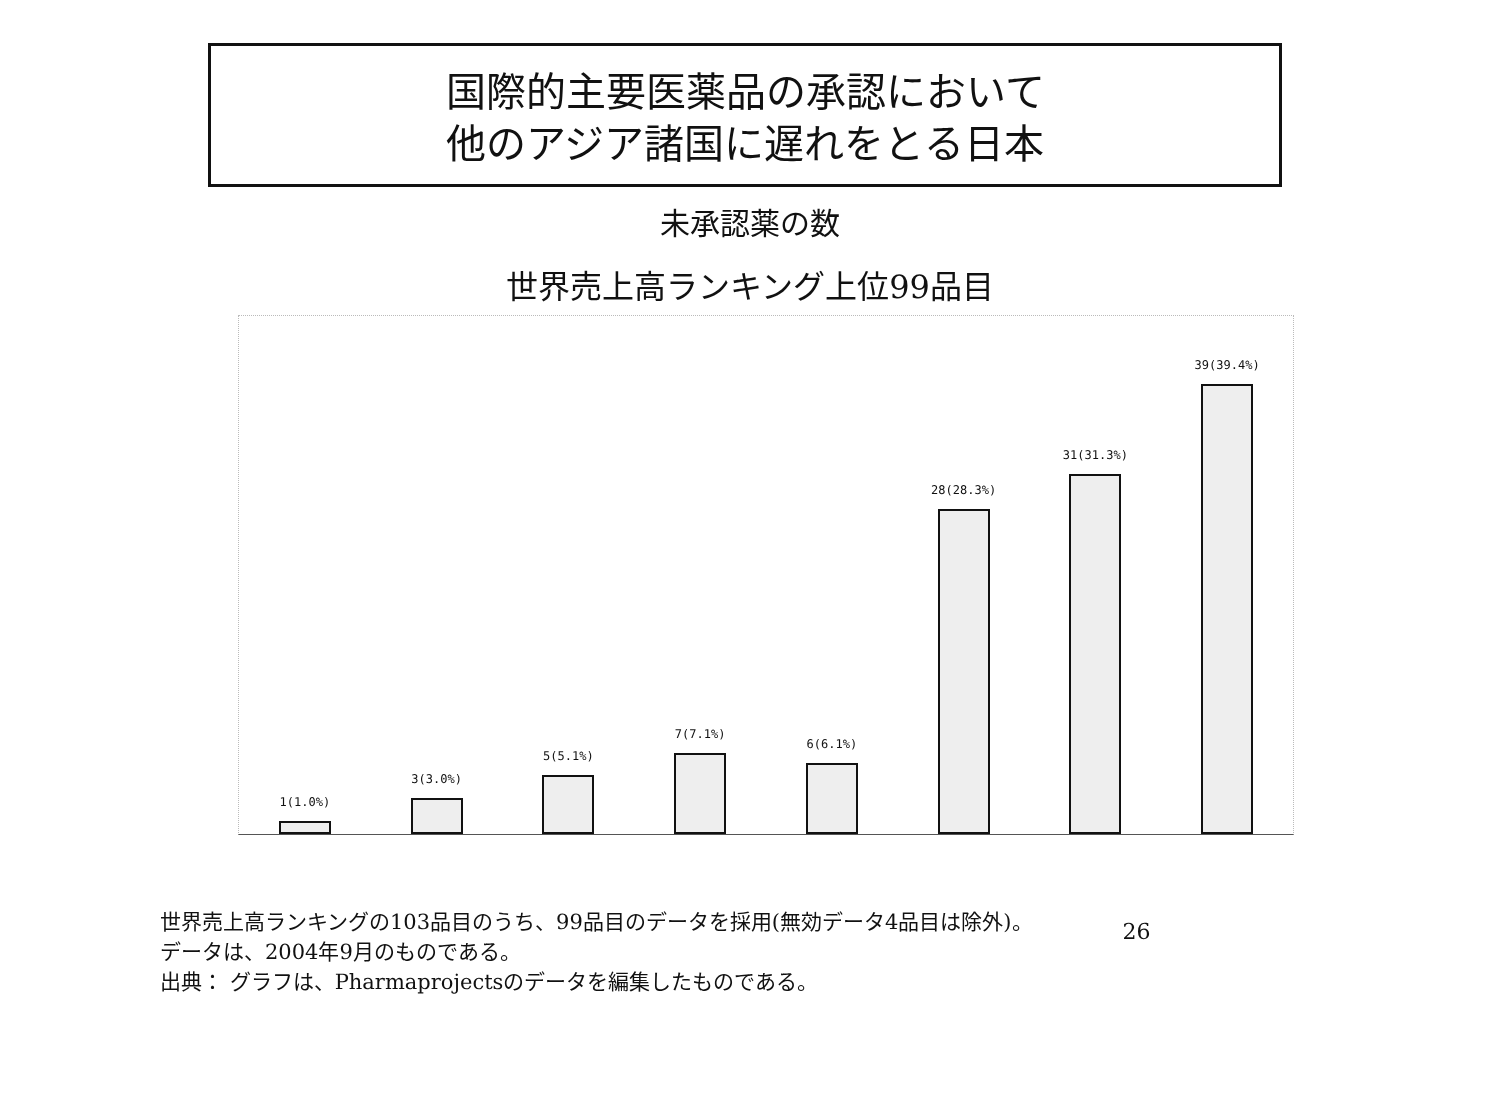国際的主要医薬品の承認において
他のアジア諸国に遅れをとる日本
未承認薬の数
世界売上高ランキング上位99品目
1(1.0%)
3(3.0%)
5(5.1%)
7(7.1%)
6(6.1%)
28(28.3%)
31(31.3%)
39(39.4%)
世界売上高ランキングの103品目のうち、99品目のデータを採用(無効データ4品目は除外)。
データは、2004年9月のものである。
出典： グラフは、Pharmaprojectsのデータを編集したものである。
26